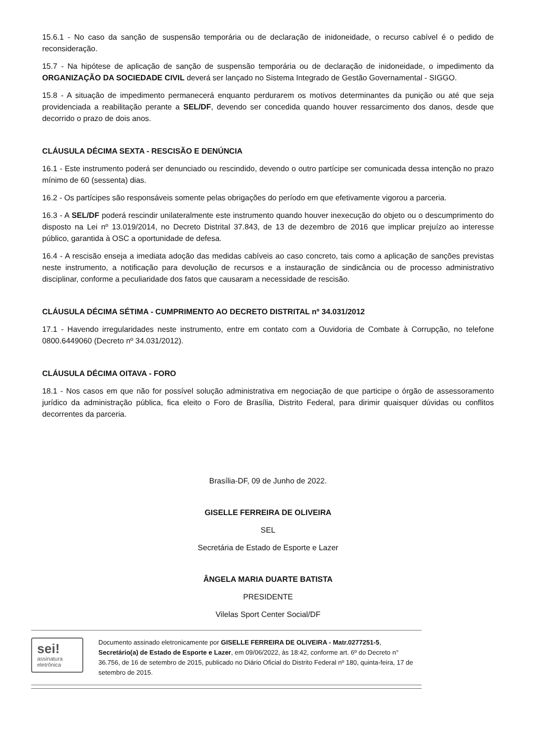15.6.1 - No caso da sanção de suspensão temporária ou de declaração de inidoneidade, o recurso cabível é o pedido de reconsideração.
15.7 - Na hipótese de aplicação de sanção de suspensão temporária ou de declaração de inidoneidade, o impedimento da ORGANIZAÇÃO DA SOCIEDADE CIVIL deverá ser lançado no Sistema Integrado de Gestão Governamental - SIGGO.
15.8 - A situação de impedimento permanecerá enquanto perdurarem os motivos determinantes da punição ou até que seja providenciada a reabilitação perante a SEL/DF, devendo ser concedida quando houver ressarcimento dos danos, desde que decorrido o prazo de dois anos.
CLÁUSULA DÉCIMA SEXTA - RESCISÃO E DENÚNCIA
16.1 - Este instrumento poderá ser denunciado ou rescindido, devendo o outro partícipe ser comunicada dessa intenção no prazo mínimo de 60 (sessenta) dias.
16.2 - Os partícipes são responsáveis somente pelas obrigações do período em que efetivamente vigorou a parceria.
16.3 - A SEL/DF poderá rescindir unilateralmente este instrumento quando houver inexecução do objeto ou o descumprimento do disposto na Lei nº 13.019/2014, no Decreto Distrital 37.843, de 13 de dezembro de 2016 que implicar prejuízo ao interesse público, garantida à OSC a oportunidade de defesa.
16.4 - A rescisão enseja a imediata adoção das medidas cabíveis ao caso concreto, tais como a aplicação de sanções previstas neste instrumento, a notificação para devolução de recursos e a instauração de sindicância ou de processo administrativo disciplinar, conforme a peculiaridade dos fatos que causaram a necessidade de rescisão.
CLÁUSULA DÉCIMA SÉTIMA - CUMPRIMENTO AO DECRETO DISTRITAL nº 34.031/2012
17.1 - Havendo irregularidades neste instrumento, entre em contato com a Ouvidoria de Combate à Corrupção, no telefone 0800.6449060 (Decreto nº 34.031/2012).
CLÁUSULA DÉCIMA OITAVA - FORO
18.1 - Nos casos em que não for possível solução administrativa em negociação de que participe o órgão de assessoramento jurídico da administração pública, fica eleito o Foro de Brasília, Distrito Federal, para dirimir quaisquer dúvidas ou conflitos decorrentes da parceria.
Brasília-DF, 09 de Junho de 2022.
GISELLE FERREIRA DE OLIVEIRA
SEL
Secretária de Estado de Esporte e Lazer
ÂNGELA MARIA DUARTE BATISTA
PRESIDENTE
Vilelas Sport Center Social/DF
sei!
assinatura
eletrônica
Documento assinado eletronicamente por GISELLE FERREIRA DE OLIVEIRA - Matr.0277251-5, Secretário(a) de Estado de Esporte e Lazer, em 09/06/2022, às 18:42, conforme art. 6º do Decreto n° 36.756, de 16 de setembro de 2015, publicado no Diário Oficial do Distrito Federal nº 180, quinta-feira, 17 de setembro de 2015.